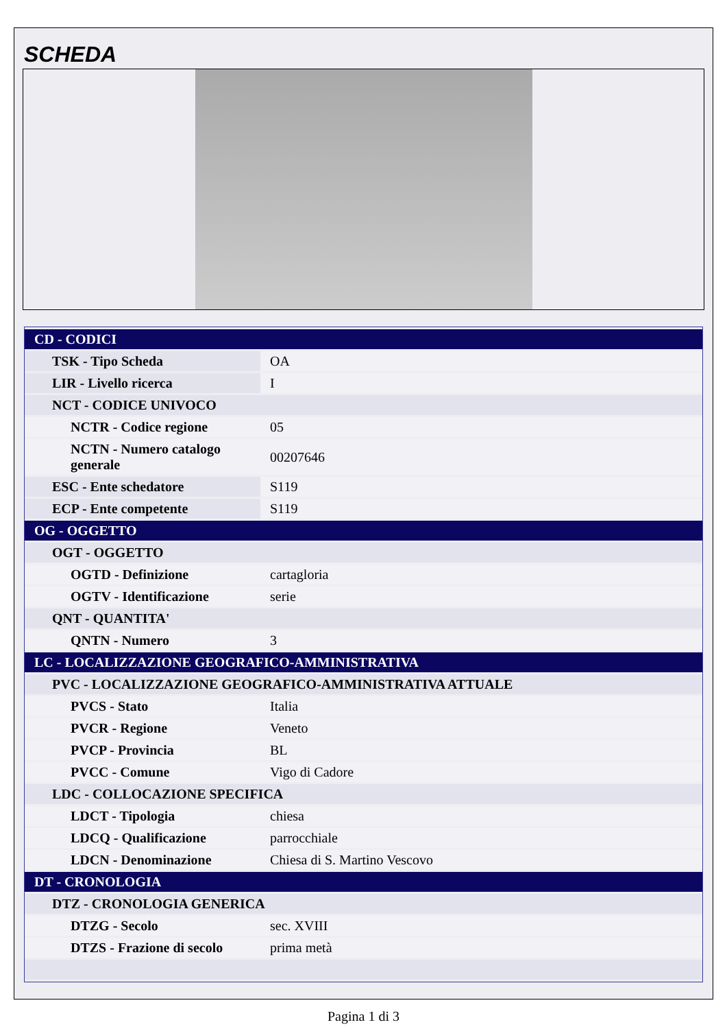SCHEDA
| CD - CODICI | |
| TSK - Tipo Scheda | OA |
| LIR - Livello ricerca | I |
| NCT - CODICE UNIVOCO | |
| NCTR - Codice regione | 05 |
| NCTN - Numero catalogo generale | 00207646 |
| ESC - Ente schedatore | S119 |
| ECP - Ente competente | S119 |
| OG - OGGETTO | |
| OGT - OGGETTO | |
| OGTD - Definizione | cartagloria |
| OGTV - Identificazione | serie |
| QNT - QUANTITA' | |
| QNTN - Numero | 3 |
| LC - LOCALIZZAZIONE GEOGRAFICO-AMMINISTRATIVA | |
| PVC - LOCALIZZAZIONE GEOGRAFICO-AMMINISTRATIVA ATTUALE | |
| PVCS - Stato | Italia |
| PVCR - Regione | Veneto |
| PVCP - Provincia | BL |
| PVCC - Comune | Vigo di Cadore |
| LDC - COLLOCAZIONE SPECIFICA | |
| LDCT - Tipologia | chiesa |
| LDCQ - Qualificazione | parrocchiale |
| LDCN - Denominazione | Chiesa di S. Martino Vescovo |
| DT - CRONOLOGIA | |
| DTZ - CRONOLOGIA GENERICA | |
| DTZG - Secolo | sec. XVIII |
| DTZS - Frazione di secolo | prima metà |
Pagina 1 di 3